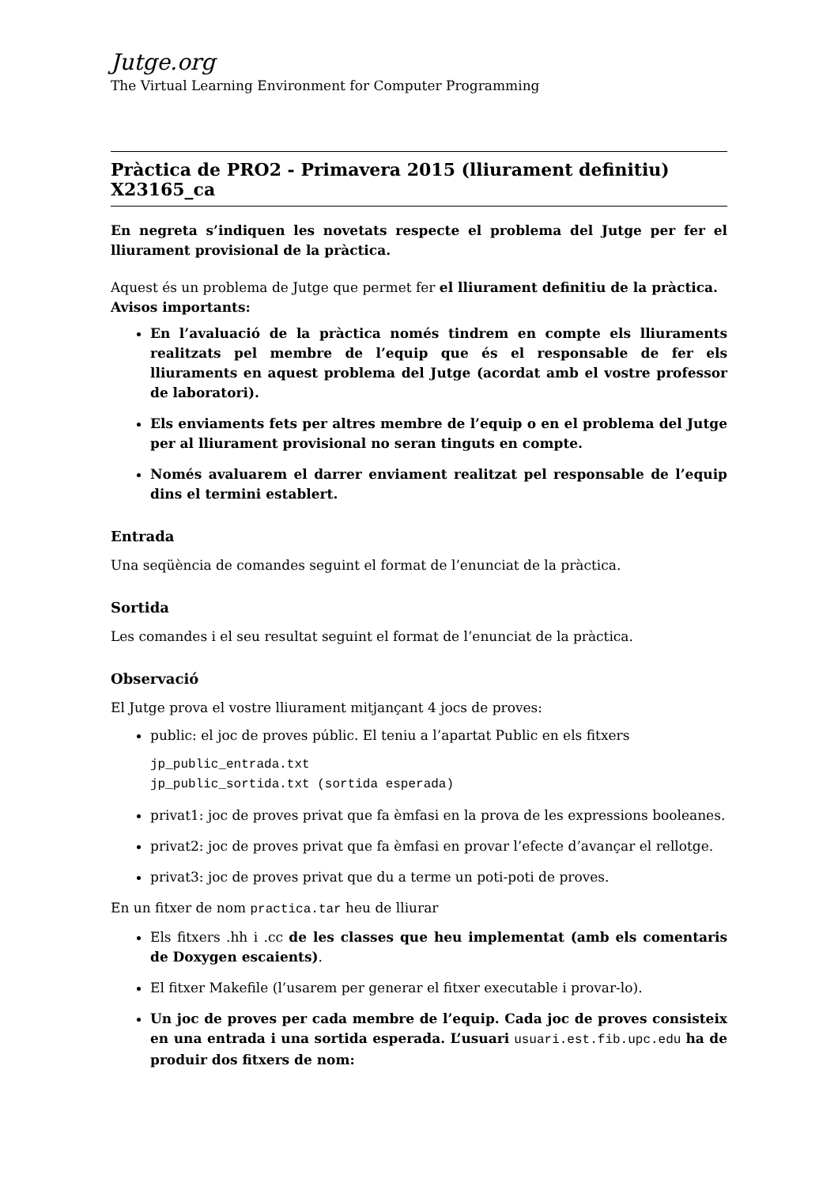Jutge.org
The Virtual Learning Environment for Computer Programming
Pràctica de PRO2 - Primavera 2015 (lliurament definitiu) X23165_ca
En negreta s’indiquen les novetats respecte el problema del Jutge per fer el lliurament provisional de la pràctica.
Aquest és un problema de Jutge que permet fer el lliurament definitiu de la pràctica.
Avisos importants:
En l’avaluació de la pràctica només tindrem en compte els lliuraments realitzats pel membre de l’equip que és el responsable de fer els lliuraments en aquest problema del Jutge (acordat amb el vostre professor de laboratori).
Els enviaments fets per altres membre de l’equip o en el problema del Jutge per al lliurament provisional no seran tinguts en compte.
Només avaluarem el darrer enviament realitzat pel responsable de l’equip dins el termini establert.
Entrada
Una seqüència de comandes seguint el format de l’enunciat de la pràctica.
Sortida
Les comandes i el seu resultat seguint el format de l’enunciat de la pràctica.
Observació
El Jutge prova el vostre lliurament mitjançant 4 jocs de proves:
public: el joc de proves públic. El teniu a l’apartat Public en els fitxers
jp_public_entrada.txt
jp_public_sortida.txt (sortida esperada)
privat1: joc de proves privat que fa èmfasi en la prova de les expressions booleanes.
privat2: joc de proves privat que fa èmfasi en provar l’efecte d’avançar el rellotge.
privat3: joc de proves privat que du a terme un poti-poti de proves.
En un fitxer de nom practica.tar heu de lliurar
Els fitxers .hh i .cc de les classes que heu implementat (amb els comentaris de Doxygen escaients).
El fitxer Makefile (l’usarem per generar el fitxer executable i provar-lo).
Un joc de proves per cada membre de l’equip. Cada joc de proves consisteix en una entrada i una sortida esperada. L’usuari usuari.est.fib.upc.edu ha de produir dos fitxers de nom: